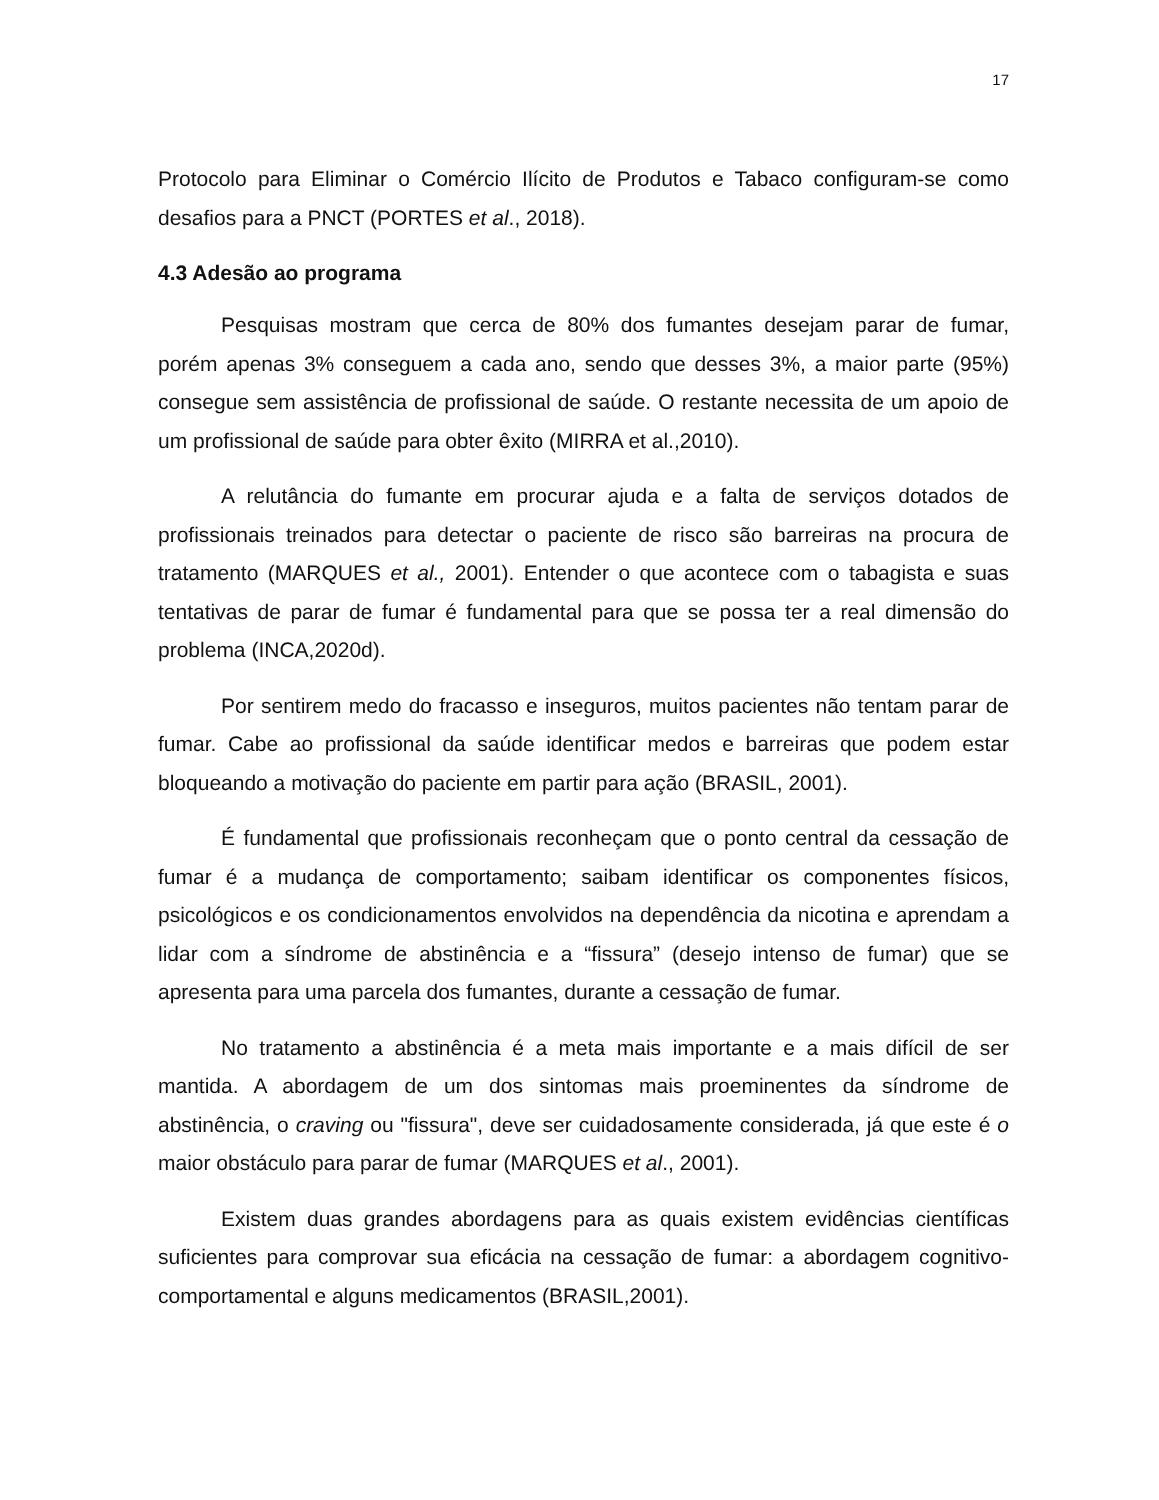17
Protocolo para Eliminar o Comércio Ilícito de Produtos e Tabaco configuram-se como desafios para a PNCT (PORTES et al., 2018).
4.3 Adesão ao programa
Pesquisas mostram que cerca de 80% dos fumantes desejam parar de fumar, porém apenas 3% conseguem a cada ano, sendo que desses 3%, a maior parte (95%) consegue sem assistência de profissional de saúde. O restante necessita de um apoio de um profissional de saúde para obter êxito (MIRRA et al.,2010).
A relutância do fumante em procurar ajuda e a falta de serviços dotados de profissionais treinados para detectar o paciente de risco são barreiras na procura de tratamento (MARQUES et al., 2001). Entender o que acontece com o tabagista e suas tentativas de parar de fumar é fundamental para que se possa ter a real dimensão do problema (INCA,2020d).
Por sentirem medo do fracasso e inseguros, muitos pacientes não tentam parar de fumar. Cabe ao profissional da saúde identificar medos e barreiras que podem estar bloqueando a motivação do paciente em partir para ação (BRASIL, 2001).
É fundamental que profissionais reconheçam que o ponto central da cessação de fumar é a mudança de comportamento; saibam identificar os componentes físicos, psicológicos e os condicionamentos envolvidos na dependência da nicotina e aprendam a lidar com a síndrome de abstinência e a “fissura” (desejo intenso de fumar) que se apresenta para uma parcela dos fumantes, durante a cessação de fumar.
No tratamento a abstinência é a meta mais importante e a mais difícil de ser mantida. A abordagem de um dos sintomas mais proeminentes da síndrome de abstinência, o craving ou "fissura", deve ser cuidadosamente considerada, já que este é o maior obstáculo para parar de fumar (MARQUES et al., 2001).
Existem duas grandes abordagens para as quais existem evidências científicas suficientes para comprovar sua eficácia na cessação de fumar: a abordagem cognitivo-comportamental e alguns medicamentos (BRASIL,2001).